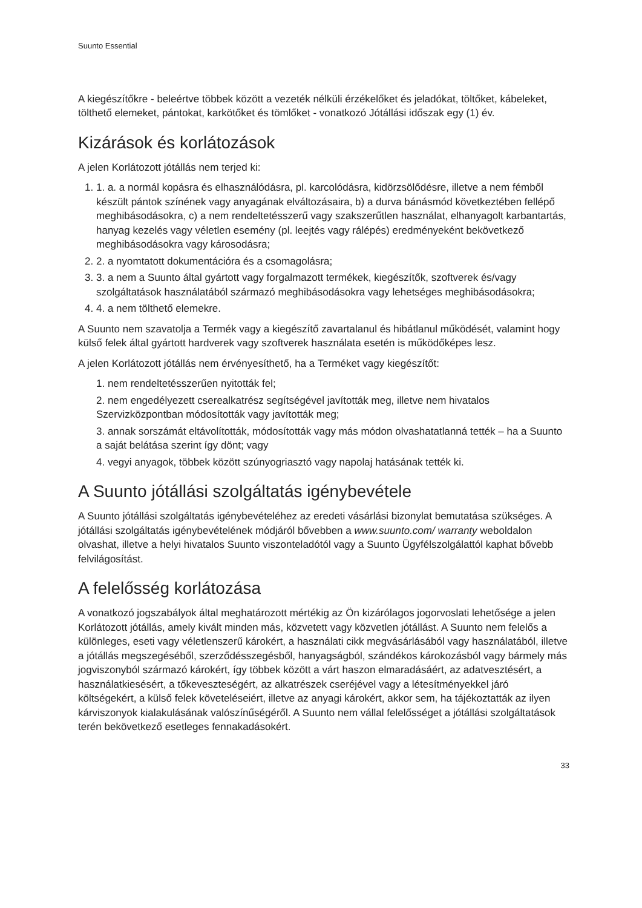Suunto Essential
A kiegészítőkre - beleértve többek között a vezeték nélküli érzékelőket és jeladókat, töltőket, kábeleket, tölthető elemeket, pántokat, karkötőket és tömlőket - vonatkozó Jótállási időszak egy (1) év.
Kizárások és korlátozások
A jelen Korlátozott jótállás nem terjed ki:
1. 1. a. a normál kopásra és elhasználódásra, pl. karcolódásra, kidörzsölődésre, illetve a nem fémből készült pántok színének vagy anyagának elváltozásaira, b) a durva bánásmód következtében fellépő meghibásodásokra, c) a nem rendeltetésszerű vagy szakszerűtlen használat, elhanyagolt karbantartás, hanyag kezelés vagy véletlen esemény (pl. leejtés vagy rálépés) eredményeként bekövetkező meghibásodásokra vagy károsodásra;
2. 2. a nyomtatott dokumentációra és a csomagolásra;
3. 3. a nem a Suunto által gyártott vagy forgalmazott termékek, kiegészítők, szoftverek és/vagy szolgáltatások használatából származó meghibásodásokra vagy lehetséges meghibásodásokra;
4. 4. a nem tölthető elemekre.
A Suunto nem szavatolja a Termék vagy a kiegészítő zavartalanul és hibátlanul működését, valamint hogy külső felek által gyártott hardverek vagy szoftverek használata esetén is működőképes lesz.
A jelen Korlátozott jótállás nem érvényesíthető, ha a Terméket vagy kiegészítőt:
1. nem rendeltetésszerűen nyitották fel;
2. nem engedélyezett cserealkatrész segítségével javították meg, illetve nem hivatalos Szervizközpontban módosították vagy javították meg;
3. annak sorszámát eltávolították, módosították vagy más módon olvashatatlanná tették – ha a Suunto a saját belátása szerint így dönt; vagy
4. vegyi anyagok, többek között szúnyogriasztó vagy napolaj hatásának tették ki.
A Suunto jótállási szolgáltatás igénybevétele
A Suunto jótállási szolgáltatás igénybevételéhez az eredeti vásárlási bizonylat bemutatása szükséges. A jótállási szolgáltatás igénybevételének módjáról bővebben a www.suunto.com/ warranty weboldalon olvashat, illetve a helyi hivatalos Suunto viszonteladótól vagy a Suunto Ügyfélszolgálattól kaphat bővebb felvilágosítást.
A felelősség korlátozása
A vonatkozó jogszabályok által meghatározott mértékig az Ön kizárólagos jogorvoslati lehetősége a jelen Korlátozott jótállás, amely kivált minden más, közvetett vagy közvetlen jótállást. A Suunto nem felelős a különleges, eseti vagy véletlenszerű károkért, a használati cikk megvásárlásából vagy használatából, illetve a jótállás megszegéséből, szerződésszegésből, hanyagságból, szándékos károkozásból vagy bármely más jogviszonyból származó károkért, így többek között a várt haszon elmaradásáért, az adatvesztésért, a használatkiesésért, a tőkeveszteségért, az alkatrészek cseréjével vagy a létesítményekkel járó költségekért, a külső felek követeléseiért, illetve az anyagi károkért, akkor sem, ha tájékoztatták az ilyen kárviszonyok kialakulásának valószínűségéről. A Suunto nem vállal felelősséget a jótállási szolgáltatások terén bekövetkező esetleges fennakadásokért.
33